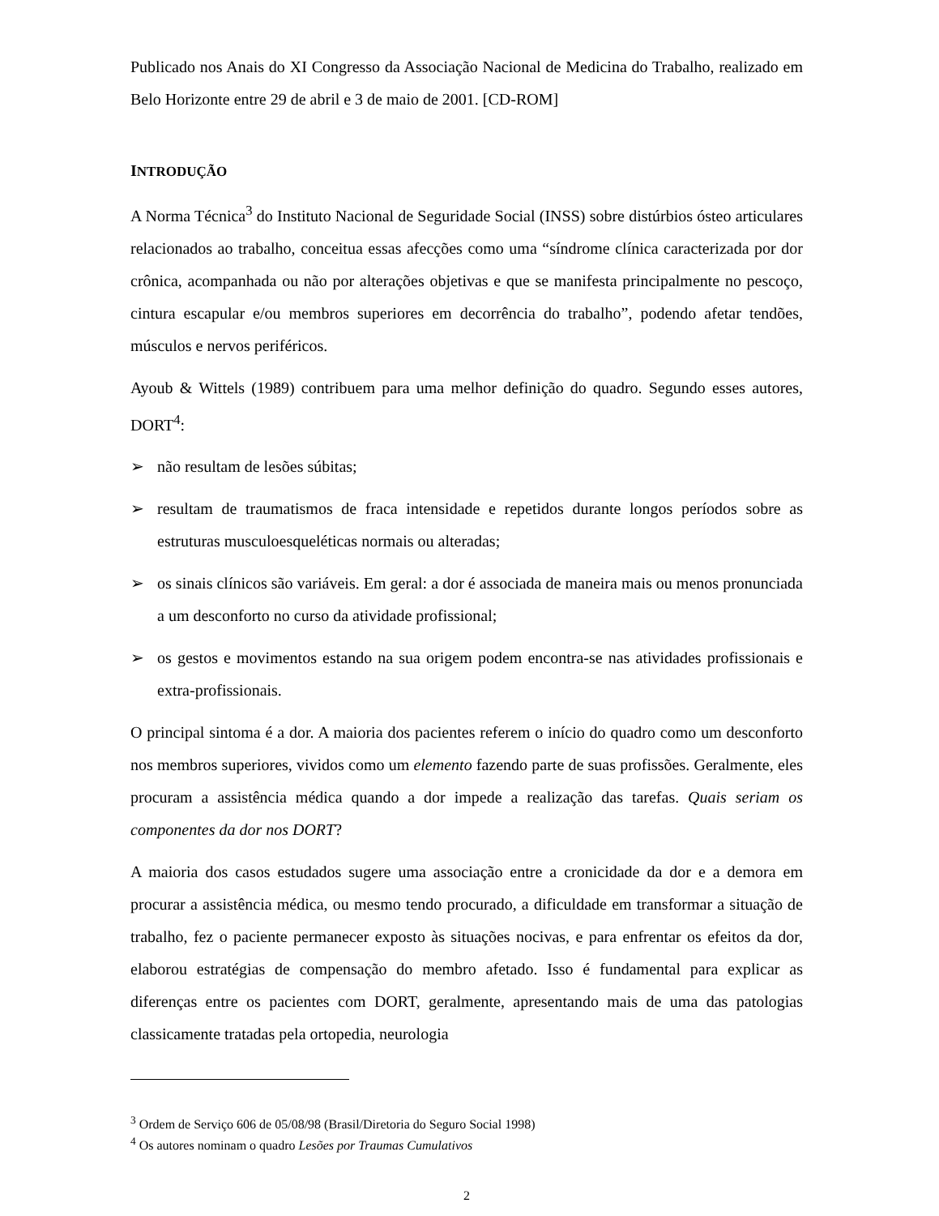Publicado nos Anais do XI Congresso da Associação Nacional de Medicina do Trabalho, realizado em Belo Horizonte entre 29 de abril e 3 de maio de 2001. [CD-ROM]
INTRODUÇÃO
A Norma Técnica<sup>3</sup> do Instituto Nacional de Seguridade Social (INSS) sobre distúrbios ósteo articulares relacionados ao trabalho, conceitua essas afecções como uma “síndrome clínica caracterizada por dor crônica, acompanhada ou não por alterações objetivas e que se manifesta principalmente no pescoço, cintura escapular e/ou membros superiores em decorrência do trabalho”, podendo afetar tendões, músculos e nervos periféricos.
Ayoub & Wittels (1989) contribuem para uma melhor definição do quadro. Segundo esses autores, DORT<sup>4</sup>:
➢ não resultam de lesões súbitas;
➢ resultam de traumatismos de fraca intensidade e repetidos durante longos períodos sobre as estruturas musculoesqueléticas normais ou alteradas;
➢ os sinais clínicos são variáveis. Em geral: a dor é associada de maneira mais ou menos pronunciada a um desconforto no curso da atividade profissional;
➢ os gestos e movimentos estando na sua origem podem encontra-se nas atividades profissionais e extra-profissionais.
O principal sintoma é a dor. A maioria dos pacientes referem o início do quadro como um desconforto nos membros superiores, vividos como um elemento fazendo parte de suas profissões. Geralmente, eles procuram a assistência médica quando a dor impede a realização das tarefas. Quais seriam os componentes da dor nos DORT?
A maioria dos casos estudados sugere uma associação entre a cronicidade da dor e a demora em procurar a assistência médica, ou mesmo tendo procurado, a dificuldade em transformar a situação de trabalho, fez o paciente permanecer exposto às situações nocivas, e para enfrentar os efeitos da dor, elaborou estratégias de compensação do membro afetado. Isso é fundamental para explicar as diferenças entre os pacientes com DORT, geralmente, apresentando mais de uma das patologias classicamente tratadas pela ortopedia, neurologia
<sup>3</sup> Ordem de Serviço 606 de 05/08/98 (Brasil/Diretoria do Seguro Social 1998)
<sup>4</sup> Os autores nominam o quadro Lesões por Traumas Cumulativos
2